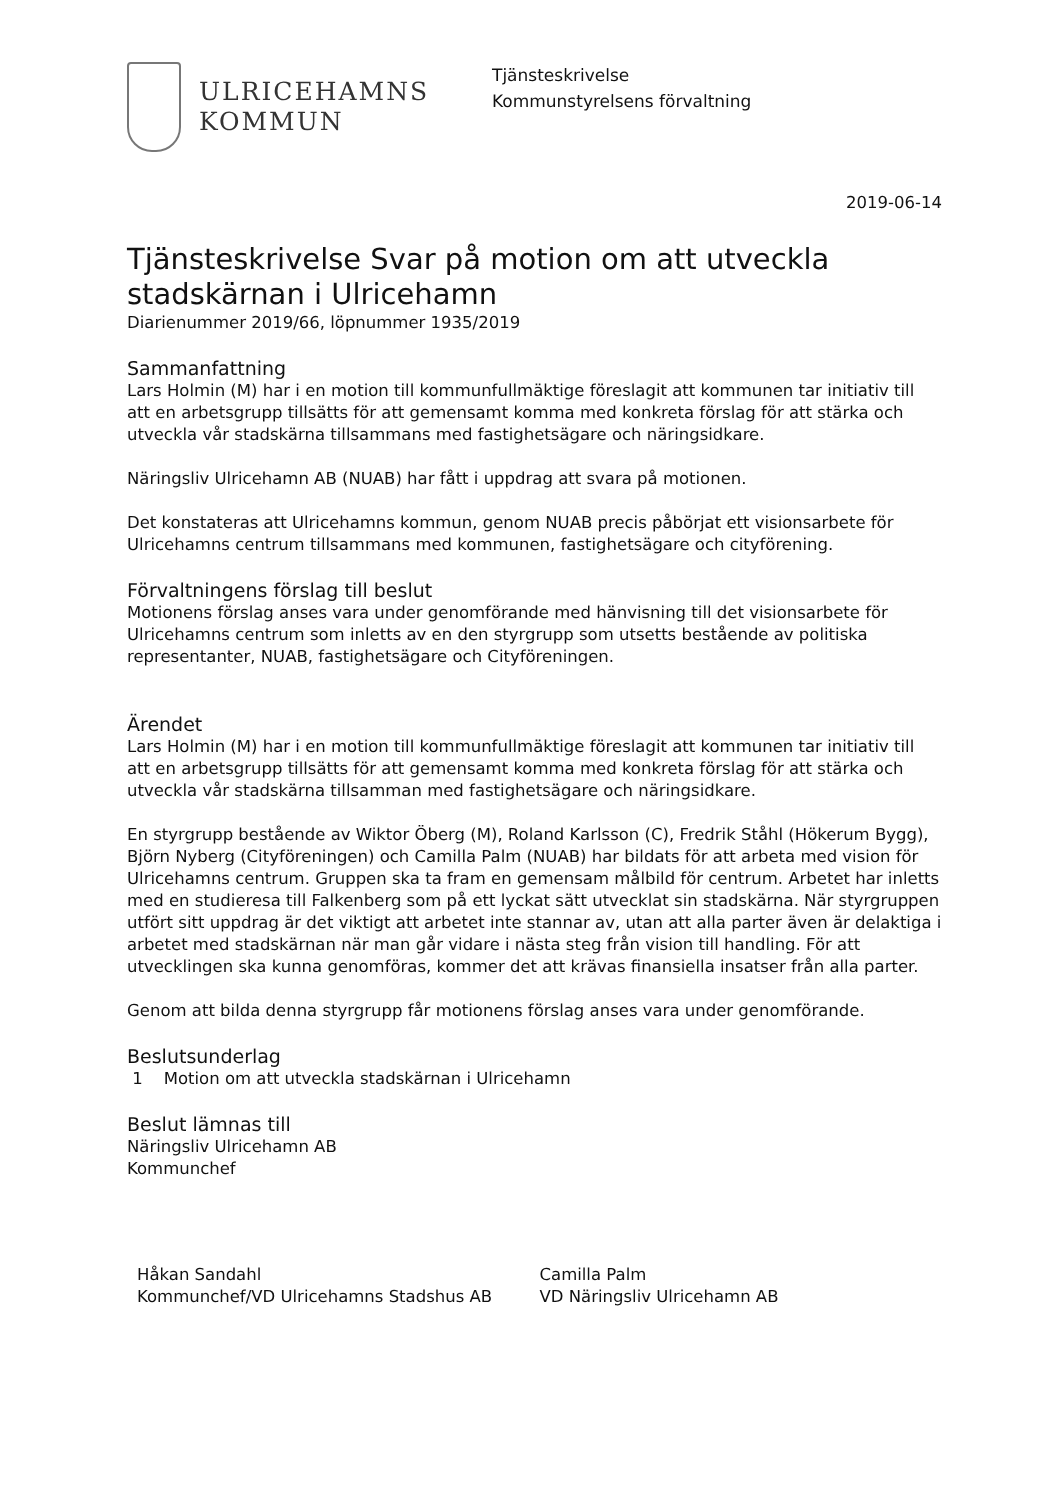ULRICEHAMNS
KOMMUN
Tjänsteskrivelse
Kommunstyrelsens förvaltning
2019-06-14
Tjänsteskrivelse Svar på motion om att utveckla stadskärnan i Ulricehamn
Diarienummer 2019/66, löpnummer 1935/2019
Sammanfattning
Lars Holmin (M) har i en motion till kommunfullmäktige föreslagit att kommunen tar initiativ till att en arbetsgrupp tillsätts för att gemensamt komma med konkreta förslag för att stärka och utveckla vår stadskärna tillsammans med fastighetsägare och näringsidkare.
Näringsliv Ulricehamn AB (NUAB) har fått i uppdrag att svara på motionen.
Det konstateras att Ulricehamns kommun, genom NUAB precis påbörjat ett visionsarbete för Ulricehamns centrum tillsammans med kommunen, fastighetsägare och cityförening.
Förvaltningens förslag till beslut
Motionens förslag anses vara under genomförande med hänvisning till det visionsarbete för Ulricehamns centrum som inletts av en den styrgrupp som utsetts bestående av politiska representanter, NUAB, fastighetsägare och Cityföreningen.
Ärendet
Lars Holmin (M) har i en motion till kommunfullmäktige föreslagit att kommunen tar initiativ till att en arbetsgrupp tillsätts för att gemensamt komma med konkreta förslag för att stärka och utveckla vår stadskärna tillsamman med fastighetsägare och näringsidkare.
En styrgrupp bestående av Wiktor Öberg (M), Roland Karlsson (C), Fredrik Ståhl (Hökerum Bygg), Björn Nyberg (Cityföreningen) och Camilla Palm (NUAB) har bildats för att arbeta med vision för Ulricehamns centrum. Gruppen ska ta fram en gemensam målbild för centrum. Arbetet har inletts med en studieresa till Falkenberg som på ett lyckat sätt utvecklat sin stadskärna. När styrgruppen utfört sitt uppdrag är det viktigt att arbetet inte stannar av, utan att alla parter även är delaktiga i arbetet med stadskärnan när man går vidare i nästa steg från vision till handling. För att utvecklingen ska kunna genomföras, kommer det att krävas finansiella insatser från alla parter.
Genom att bilda denna styrgrupp får motionens förslag anses vara under genomförande.
Beslutsunderlag
1 Motion om att utveckla stadskärnan i Ulricehamn
Beslut lämnas till
Näringsliv Ulricehamn AB
Kommunchef
Håkan Sandahl
Kommunchef/VD Ulricehamns Stadshus AB
Camilla Palm
VD Näringsliv Ulricehamn AB